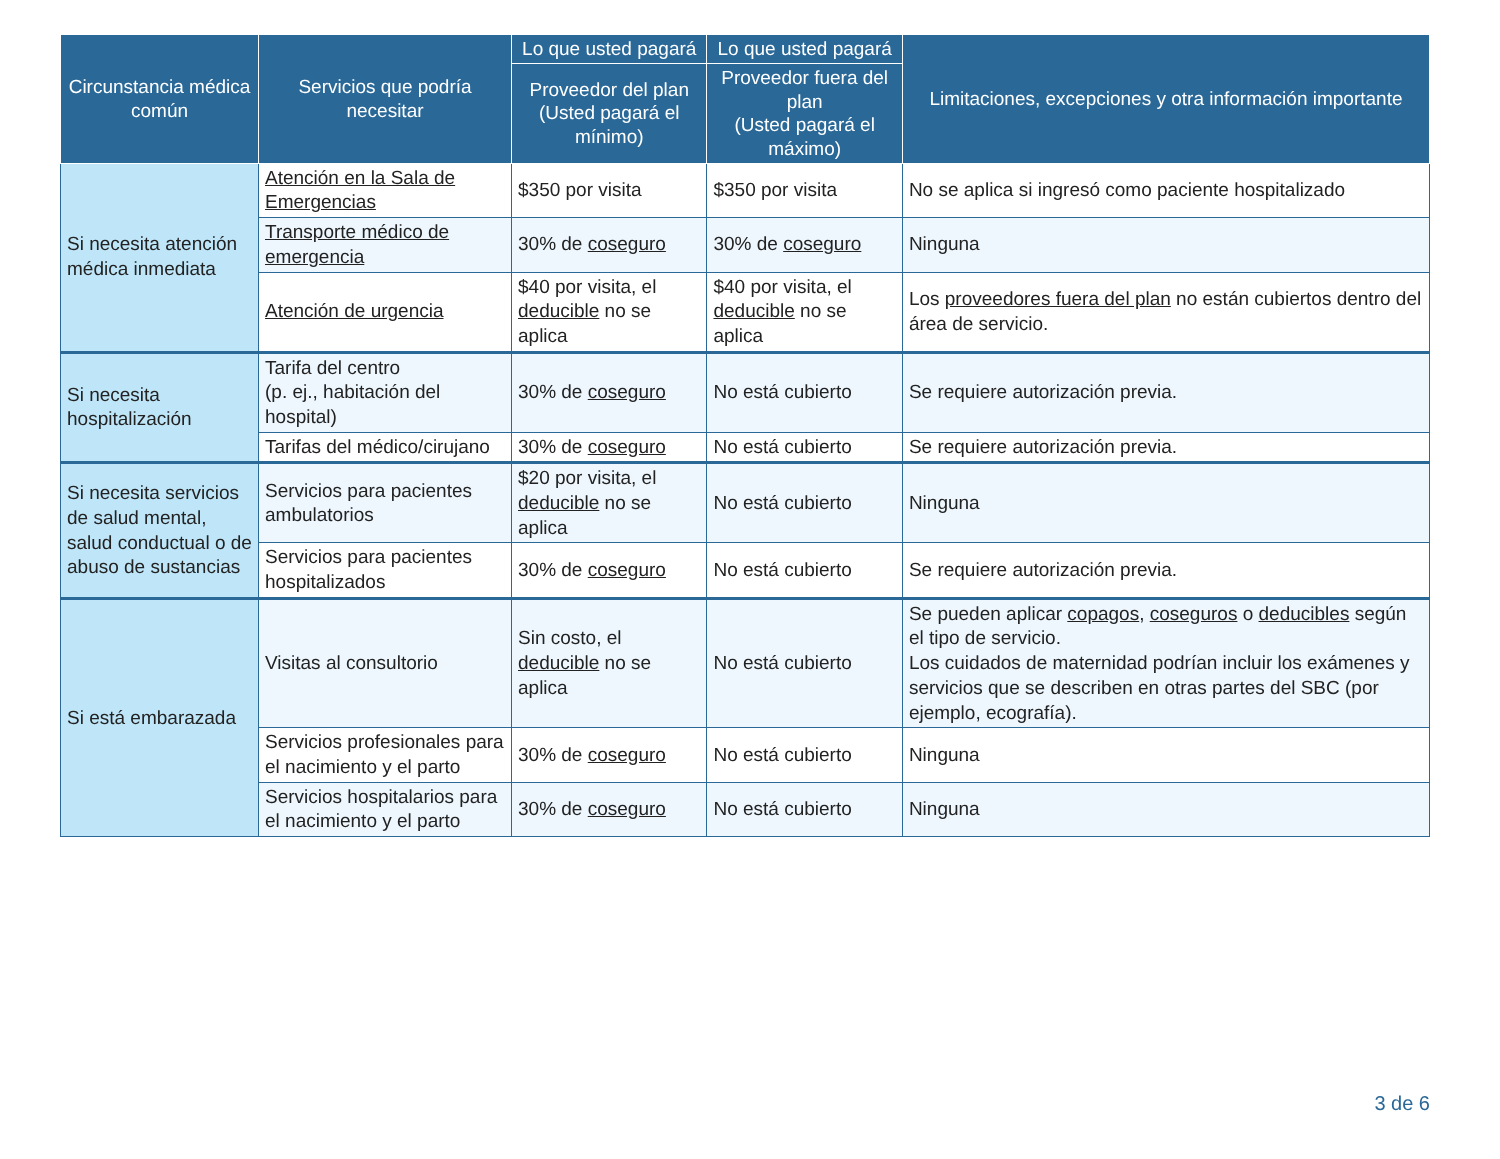| Circunstancia médica común | Servicios que podría necesitar | Lo que usted pagará | Lo que usted pagará | Limitaciones, excepciones y otra información importante |
| --- | --- | --- | --- | --- |
| | | Proveedor del plan (Usted pagará el mínimo) | Proveedor fuera del plan (Usted pagará el máximo) | |
| Si necesita atención médica inmediata | Atención en la Sala de Emergencias | $350 por visita | $350 por visita | No se aplica si ingresó como paciente hospitalizado |
| | Transporte médico de emergencia | 30% de coseguro | 30% de coseguro | Ninguna |
| | Atención de urgencia | $40 por visita, el deducible no se aplica | $40 por visita, el deducible no se aplica | Los proveedores fuera del plan no están cubiertos dentro del área de servicio. |
| Si necesita hospitalización | Tarifa del centro (p. ej., habitación del hospital) | 30% de coseguro | No está cubierto | Se requiere autorización previa. |
| | Tarifas del médico/cirujano | 30% de coseguro | No está cubierto | Se requiere autorización previa. |
| Si necesita servicios de salud mental, salud conductual o de abuso de sustancias | Servicios para pacientes ambulatorios | $20 por visita, el deducible no se aplica | No está cubierto | Ninguna |
| | Servicios para pacientes hospitalizados | 30% de coseguro | No está cubierto | Se requiere autorización previa. |
| Si está embarazada | Visitas al consultorio | Sin costo, el deducible no se aplica | No está cubierto | Se pueden aplicar copagos , coseguros o deducibles según el tipo de servicio. Los cuidados de maternidad podrían incluir los exámenes y servicios que se describen en otras partes del SBC (por ejemplo, ecografía). |
| | Servicios profesionales para el nacimiento y el parto | 30% de coseguro | No está cubierto | Ninguna |
| | Servicios hospitalarios para el nacimiento y el parto | 30% de coseguro | No está cubierto | Ninguna |
3 de 6